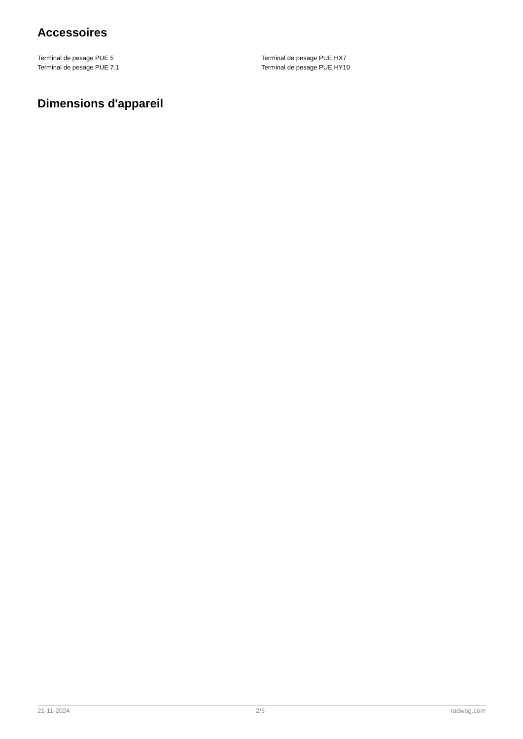Accessoires
Terminal de pesage PUE 5
Terminal de pesage PUE 7.1
Terminal de pesage PUE HX7
Terminal de pesage PUE HY10
Dimensions d'appareil
21-11-2024 2/3 radwag.com